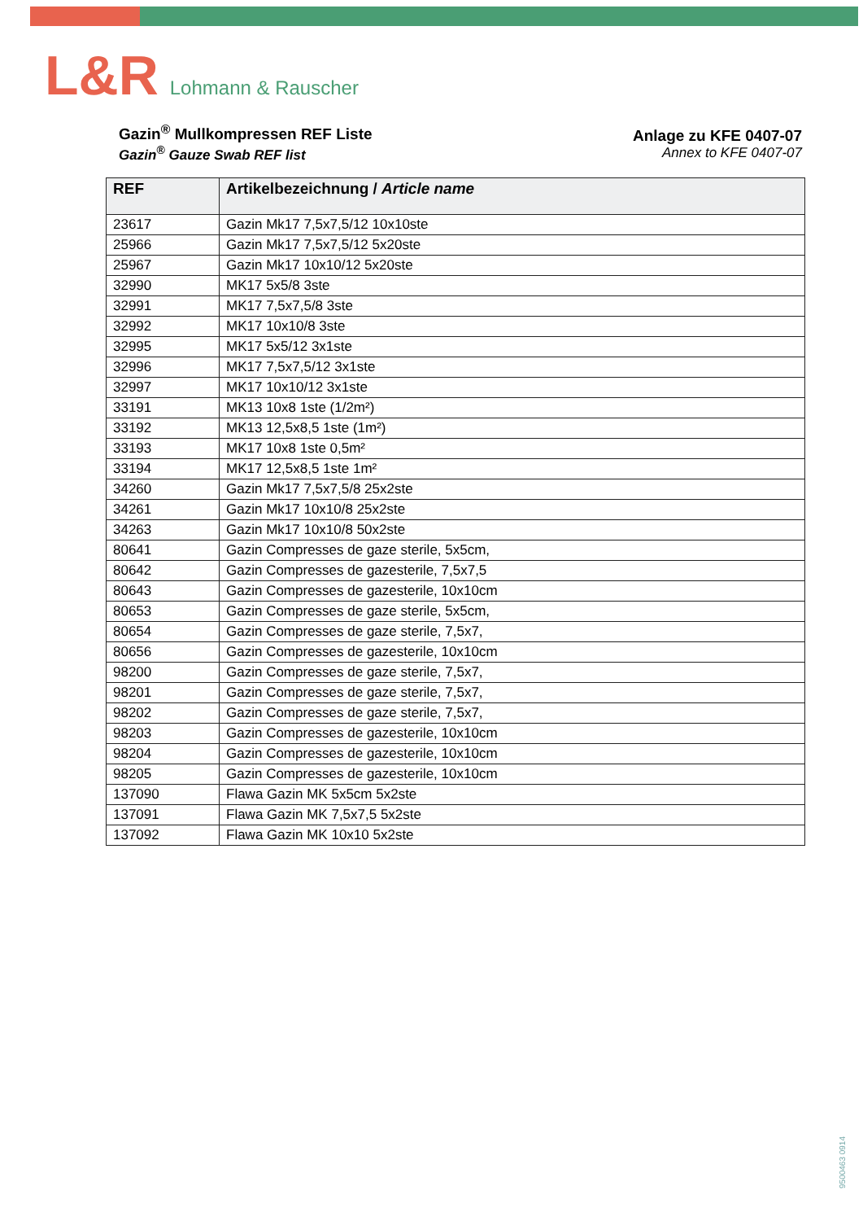L&R Lohmann & Rauscher
Gazin<sup>®</sup> Mullkompressen REF Liste
Gazin<sup>®</sup> Gauze Swab REF list
Anlage zu KFE 0407-07
Annex to KFE 0407-07
| REF | Artikelbezeichnung / Article name |
| --- | --- |
| 23617 | Gazin Mk17 7,5x7,5/12 10x10ste |
| 25966 | Gazin Mk17 7,5x7,5/12 5x20ste |
| 25967 | Gazin Mk17 10x10/12 5x20ste |
| 32990 | MK17 5x5/8 3ste |
| 32991 | MK17 7,5x7,5/8 3ste |
| 32992 | MK17 10x10/8 3ste |
| 32995 | MK17 5x5/12 3x1ste |
| 32996 | MK17 7,5x7,5/12 3x1ste |
| 32997 | MK17 10x10/12 3x1ste |
| 33191 | MK13 10x8 1ste (1/2m²) |
| 33192 | MK13 12,5x8,5 1ste (1m²) |
| 33193 | MK17 10x8 1ste 0,5m² |
| 33194 | MK17 12,5x8,5 1ste 1m² |
| 34260 | Gazin Mk17 7,5x7,5/8 25x2ste |
| 34261 | Gazin Mk17 10x10/8 25x2ste |
| 34263 | Gazin Mk17 10x10/8 50x2ste |
| 80641 | Gazin Compresses de gaze sterile, 5x5cm, |
| 80642 | Gazin Compresses de gazesterile, 7,5x7,5 |
| 80643 | Gazin Compresses de gazesterile, 10x10cm |
| 80653 | Gazin Compresses de gaze sterile, 5x5cm, |
| 80654 | Gazin Compresses de gaze sterile, 7,5x7, |
| 80656 | Gazin Compresses de gazesterile, 10x10cm |
| 98200 | Gazin Compresses de gaze sterile, 7,5x7, |
| 98201 | Gazin Compresses de gaze sterile, 7,5x7, |
| 98202 | Gazin Compresses de gaze sterile, 7,5x7, |
| 98203 | Gazin Compresses de gazesterile, 10x10cm |
| 98204 | Gazin Compresses de gazesterile, 10x10cm |
| 98205 | Gazin Compresses de gazesterile, 10x10cm |
| 137090 | Flawa Gazin MK 5x5cm 5x2ste |
| 137091 | Flawa Gazin MK 7,5x7,5 5x2ste |
| 137092 | Flawa Gazin MK 10x10 5x2ste |
9500463 0914